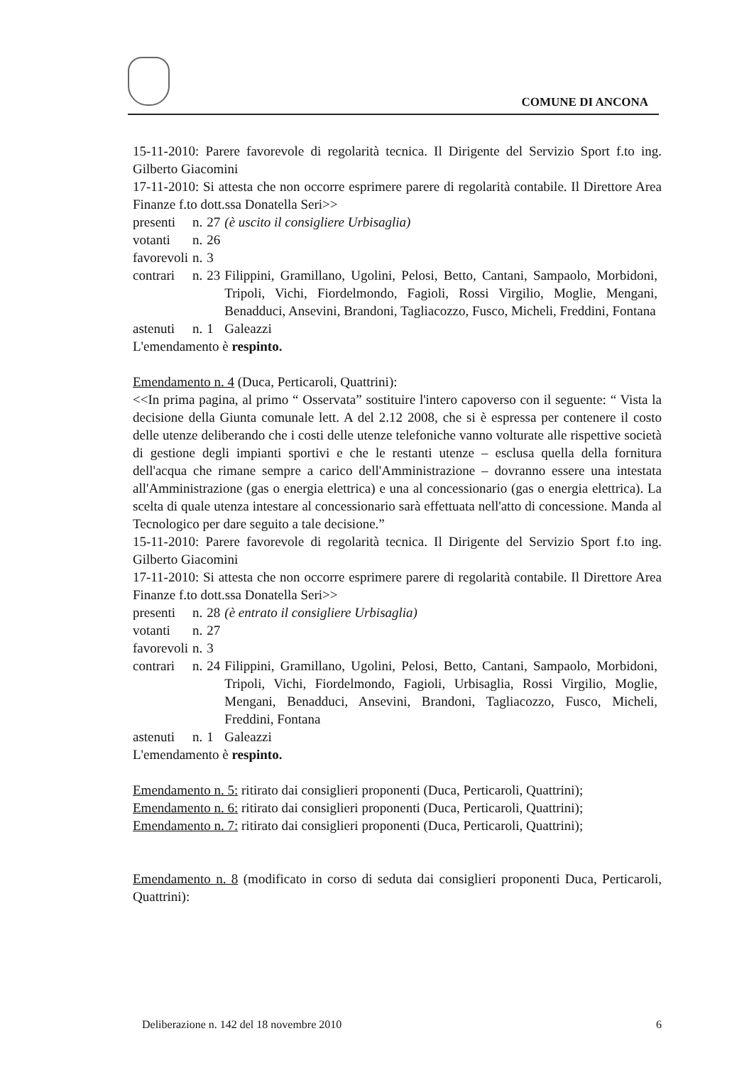COMUNE DI ANCONA
15-11-2010: Parere favorevole di regolarità tecnica. Il Dirigente del Servizio Sport f.to ing. Gilberto Giacomini
17-11-2010: Si attesta che non occorre esprimere parere di regolarità contabile. Il Direttore Area Finanze f.to dott.ssa Donatella Seri>>
| presenti | n. | 27 | (è uscito il consigliere Urbisaglia) |
| votanti | n. | 26 | |
| favorevoli | n. | 3 | |
| contrari | n. | 23 | Filippini, Gramillano, Ugolini, Pelosi, Betto, Cantani, Sampaolo, Morbidoni, Tripoli, Vichi, Fiordelmondo, Fagioli, Rossi Virgilio, Moglie, Mengani, Benadduci, Ansevini, Brandoni, Tagliacozzo, Fusco, Micheli, Freddini, Fontana |
| astenuti | n. | 1 | Galeazzi |
L'emendamento è respinto.
Emendamento n. 4 (Duca, Perticaroli, Quattrini):
<<In prima pagina, al primo “ Osservata” sostituire l'intero capoverso con il seguente: “ Vista la decisione della Giunta comunale lett. A del 2.12 2008, che si è espressa per contenere il costo delle utenze deliberando che i costi delle utenze telefoniche vanno volturate alle rispettive società di gestione degli impianti sportivi e che le restanti utenze – esclusa quella della fornitura dell'acqua che rimane sempre a carico dell'Amministrazione – dovranno essere una intestata all'Amministrazione (gas o energia elettrica) e una al concessionario (gas o energia elettrica). La scelta di quale utenza intestare al concessionario sarà effettuata nell'atto di concessione. Manda al Tecnologico per dare seguito a tale decisione.”
15-11-2010: Parere favorevole di regolarità tecnica. Il Dirigente del Servizio Sport f.to ing. Gilberto Giacomini
17-11-2010: Si attesta che non occorre esprimere parere di regolarità contabile. Il Direttore Area Finanze f.to dott.ssa Donatella Seri>>
| presenti | n. | 28 | (è entrato il consigliere Urbisaglia) |
| votanti | n. | 27 | |
| favorevoli | n. | 3 | |
| contrari | n. | 24 | Filippini, Gramillano, Ugolini, Pelosi, Betto, Cantani, Sampaolo, Morbidoni, Tripoli, Vichi, Fiordelmondo, Fagioli, Urbisaglia, Rossi Virgilio, Moglie, Mengani, Benadduci, Ansevini, Brandoni, Tagliacozzo, Fusco, Micheli, Freddini, Fontana |
| astenuti | n. | 1 | Galeazzi |
L'emendamento è respinto.
Emendamento n. 5: ritirato dai consiglieri proponenti (Duca, Perticaroli, Quattrini);
Emendamento n. 6: ritirato dai consiglieri proponenti (Duca, Perticaroli, Quattrini);
Emendamento n. 7: ritirato dai consiglieri proponenti (Duca, Perticaroli, Quattrini);
Emendamento n. 8 (modificato in corso di seduta dai consiglieri proponenti Duca, Perticaroli, Quattrini):
Deliberazione n. 142 del 18 novembre 2010 6